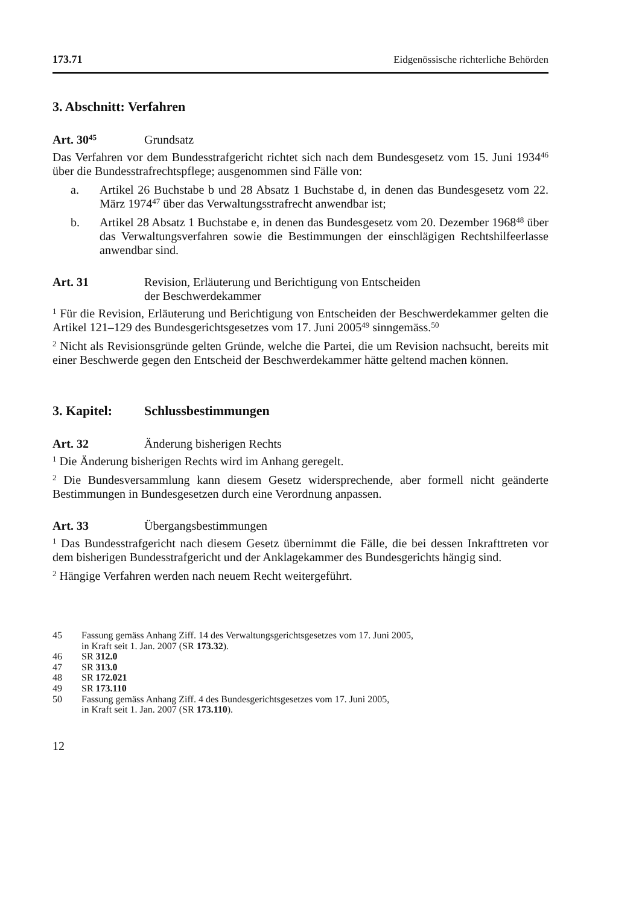173.71 Eidgenössische richterliche Behörden
3. Abschnitt: Verfahren
Art. 30<sup>45</sup> Grundsatz
Das Verfahren vor dem Bundesstrafgericht richtet sich nach dem Bundesgesetz vom 15. Juni 1934<sup>46</sup> über die Bundesstrafrechtspflege; ausgenommen sind Fälle von:
a. Artikel 26 Buchstabe b und 28 Absatz 1 Buchstabe d, in denen das Bundesgesetz vom 22. März 1974<sup>47</sup> über das Verwaltungsstrafrecht anwendbar ist;
b. Artikel 28 Absatz 1 Buchstabe e, in denen das Bundesgesetz vom 20. Dezember 1968<sup>48</sup> über das Verwaltungsverfahren sowie die Bestimmungen der einschlägigen Rechtshilfeerlasse anwendbar sind.
Art. 31 Revision, Erläuterung und Berichtigung von Entscheiden
der Beschwerdekammer
<sup>1</sup> Für die Revision, Erläuterung und Berichtigung von Entscheiden der Beschwerdekammer gelten die Artikel 121–129 des Bundesgerichtsgesetzes vom 17. Juni 2005<sup>49</sup> sinngemäss.<sup>50</sup>
<sup>2</sup> Nicht als Revisionsgründe gelten Gründe, welche die Partei, die um Revision nachsucht, bereits mit einer Beschwerde gegen den Entscheid der Beschwerdekammer hätte geltend machen können.
3. Kapitel: Schlussbestimmungen
Art. 32 Änderung bisherigen Rechts
<sup>1</sup> Die Änderung bisherigen Rechts wird im Anhang geregelt.
<sup>2</sup> Die Bundesversammlung kann diesem Gesetz widersprechende, aber formell nicht geänderte Bestimmungen in Bundesgesetzen durch eine Verordnung anpassen.
Art. 33 Übergangsbestimmungen
<sup>1</sup> Das Bundesstrafgericht nach diesem Gesetz übernimmt die Fälle, die bei dessen Inkrafttreten vor dem bisherigen Bundesstrafgericht und der Anklagekammer des Bundesgerichts hängig sind.
<sup>2</sup> Hängige Verfahren werden nach neuem Recht weitergeführt.
45 Fassung gemäss Anhang Ziff. 14 des Verwaltungsgerichtsgesetzes vom 17. Juni 2005,
in Kraft seit 1. Jan. 2007 (SR 173.32).
46 SR 312.0
47 SR 313.0
48 SR 172.021
49 SR 173.110
50 Fassung gemäss Anhang Ziff. 4 des Bundesgerichtsgesetzes vom 17. Juni 2005,
in Kraft seit 1. Jan. 2007 (SR 173.110).
12